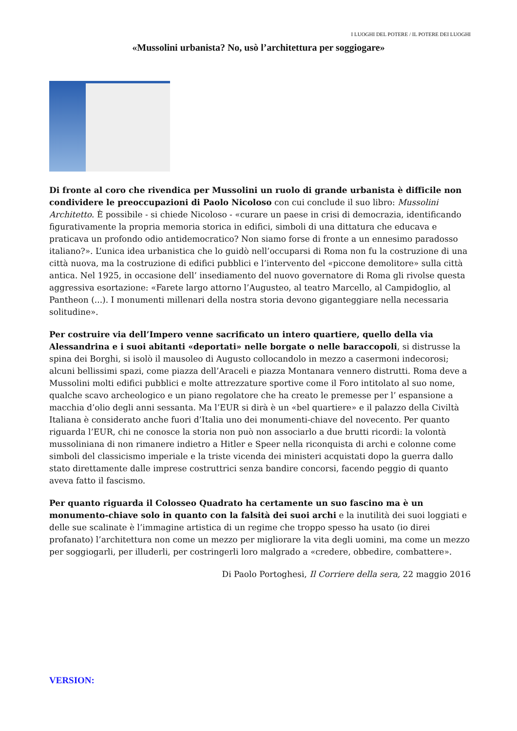I LUOGHI DEL POTERE / IL POTERE DEI LUOGHI
«Mussolini urbanista? No, usò l’architettura per soggiogare»
Di fronte al coro che rivendica per Mussolini un ruolo di grande urbanista è difficile non condividere le preoccupazioni di Paolo Nicoloso con cui conclude il suo libro: Mussolini Architetto. È possibile - si chiede Nicoloso - «curare un paese in crisi di democrazia, identificando figurativamente la propria memoria storica in edifici, simboli di una dittatura che educava e praticava un profondo odio antidemocratico? Non siamo forse di fronte a un ennesimo paradosso italiano?». L’unica idea urbanistica che lo guidò nell’occuparsi di Roma non fu la costruzione di una città nuova, ma la costruzione di edifici pubblici e l’intervento del «piccone demolitore» sulla città antica. Nel 1925, in occasione dell’ insediamento del nuovo governatore di Roma gli rivolse questa aggressiva esortazione: «Farete largo attorno l’Augusteo, al teatro Marcello, al Campidoglio, al Pantheon (...). I monumenti millenari della nostra storia devono giganteggiare nella necessaria solitudine».
Per costruire via dell’Impero venne sacrificato un intero quartiere, quello della via Alessandrina e i suoi abitanti «deportati» nelle borgate o nelle baraccopoli, si distrusse la spina dei Borghi, si isolò il mausoleo di Augusto collocandolo in mezzo a casermoni indecorosi; alcuni bellissimi spazi, come piazza dell’Araceli e piazza Montanara vennero distrutti. Roma deve a Mussolini molti edifici pubblici e molte attrezzature sportive come il Foro intitolato al suo nome, qualche scavo archeologico e un piano regolatore che ha creato le premesse per l’ espansione a macchia d’olio degli anni sessanta. Ma l’EUR si dirà è un «bel quartiere» e il palazzo della Civiltà Italiana è considerato anche fuori d’Italia uno dei monumenti-chiave del novecento. Per quanto riguarda l’EUR, chi ne conosce la storia non può non associarlo a due brutti ricordi: la volontà mussoliniana di non rimanere indietro a Hitler e Speer nella riconquista di archi e colonne come simboli del classicismo imperiale e la triste vicenda dei ministeri acquistati dopo la guerra dallo stato direttamente dalle imprese costruttrici senza bandire concorsi, facendo peggio di quanto aveva fatto il fascismo.
Per quanto riguarda il Colosseo Quadrato ha certamente un suo fascino ma è un monumento-chiave solo in quanto con la falsità dei suoi archi e la inutilità dei suoi loggiati e delle sue scalinate è l’immagine artistica di un regime che troppo spesso ha usato (io direi profanato) l’architettura non come un mezzo per migliorare la vita degli uomini, ma come un mezzo per soggiogarli, per illuderli, per costringerli loro malgrado a «credere, obbedire, combattere».
Di Paolo Portoghesi, Il Corriere della sera, 22 maggio 2016
VERSION: